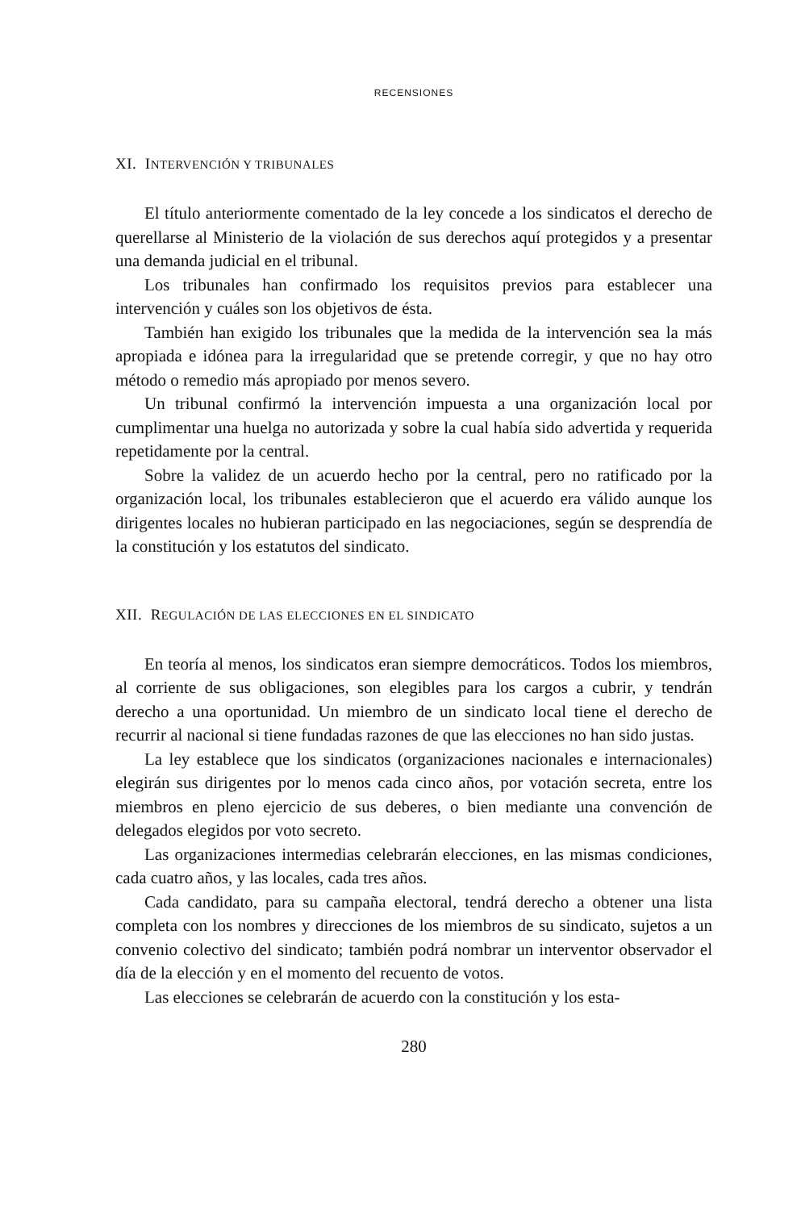RECENSIONES
XI. INTERVENCIÓN Y TRIBUNALES
El título anteriormente comentado de la ley concede a los sindicatos el derecho de querellarse al Ministerio de la violación de sus derechos aquí protegidos y a presentar una demanda judicial en el tribunal.
Los tribunales han confirmado los requisitos previos para establecer una intervención y cuáles son los objetivos de ésta.
También han exigido los tribunales que la medida de la intervención sea la más apropiada e idónea para la irregularidad que se pretende corregir, y que no hay otro método o remedio más apropiado por menos severo.
Un tribunal confirmó la intervención impuesta a una organización local por cumplimentar una huelga no autorizada y sobre la cual había sido advertida y requerida repetidamente por la central.
Sobre la validez de un acuerdo hecho por la central, pero no ratificado por la organización local, los tribunales establecieron que el acuerdo era válido aunque los dirigentes locales no hubieran participado en las negociaciones, según se desprendía de la constitución y los estatutos del sindicato.
XII. REGULACIÓN DE LAS ELECCIONES EN EL SINDICATO
En teoría al menos, los sindicatos eran siempre democráticos. Todos los miembros, al corriente de sus obligaciones, son elegibles para los cargos a cubrir, y tendrán derecho a una oportunidad. Un miembro de un sindicato local tiene el derecho de recurrir al nacional si tiene fundadas razones de que las elecciones no han sido justas.
La ley establece que los sindicatos (organizaciones nacionales e internacionales) elegirán sus dirigentes por lo menos cada cinco años, por votación secreta, entre los miembros en pleno ejercicio de sus deberes, o bien mediante una convención de delegados elegidos por voto secreto.
Las organizaciones intermedias celebrarán elecciones, en las mismas condiciones, cada cuatro años, y las locales, cada tres años.
Cada candidato, para su campaña electoral, tendrá derecho a obtener una lista completa con los nombres y direcciones de los miembros de su sindicato, sujetos a un convenio colectivo del sindicato; también podrá nombrar un interventor observador el día de la elección y en el momento del recuento de votos.
Las elecciones se celebrarán de acuerdo con la constitución y los esta-
280